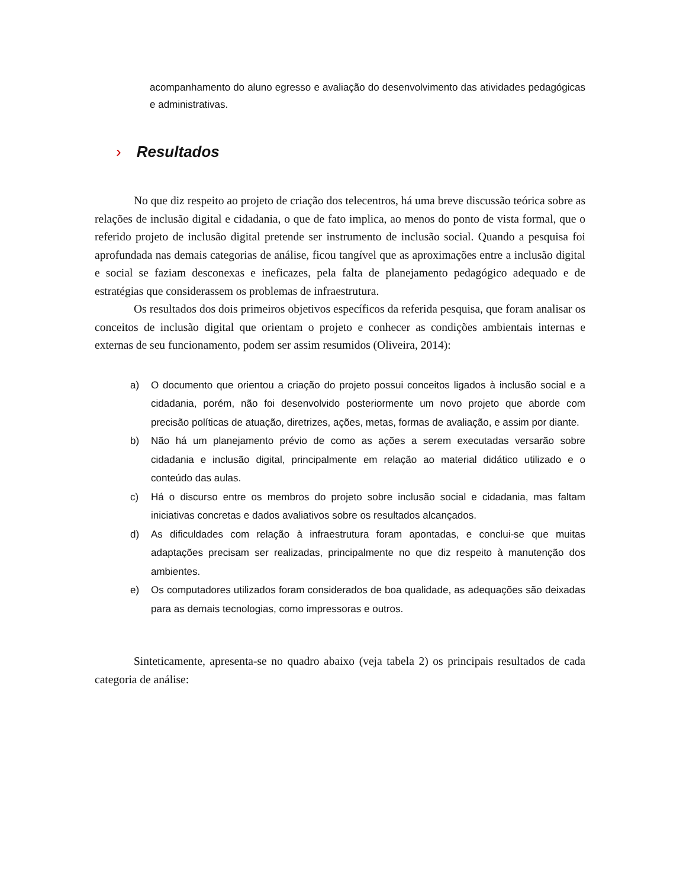acompanhamento do aluno egresso e avaliação do desenvolvimento das atividades pedagógicas e administrativas.
› Resultados
No que diz respeito ao projeto de criação dos telecentros, há uma breve discussão teórica sobre as relações de inclusão digital e cidadania, o que de fato implica, ao menos do ponto de vista formal, que o referido projeto de inclusão digital pretende ser instrumento de inclusão social. Quando a pesquisa foi aprofundada nas demais categorias de análise, ficou tangível que as aproximações entre a inclusão digital e social se faziam desconexas e ineficazes, pela falta de planejamento pedagógico adequado e de estratégias que considerassem os problemas de infraestrutura.
Os resultados dos dois primeiros objetivos específicos da referida pesquisa, que foram analisar os conceitos de inclusão digital que orientam o projeto e conhecer as condições ambientais internas e externas de seu funcionamento, podem ser assim resumidos (Oliveira, 2014):
a) O documento que orientou a criação do projeto possui conceitos ligados à inclusão social e a cidadania, porém, não foi desenvolvido posteriormente um novo projeto que aborde com precisão políticas de atuação, diretrizes, ações, metas, formas de avaliação, e assim por diante.
b) Não há um planejamento prévio de como as ações a serem executadas versarão sobre cidadania e inclusão digital, principalmente em relação ao material didático utilizado e o conteúdo das aulas.
c) Há o discurso entre os membros do projeto sobre inclusão social e cidadania, mas faltam iniciativas concretas e dados avaliativos sobre os resultados alcançados.
d) As dificuldades com relação à infraestrutura foram apontadas, e conclui-se que muitas adaptações precisam ser realizadas, principalmente no que diz respeito à manutenção dos ambientes.
e) Os computadores utilizados foram considerados de boa qualidade, as adequações são deixadas para as demais tecnologias, como impressoras e outros.
Sinteticamente, apresenta-se no quadro abaixo (veja tabela 2) os principais resultados de cada categoria de análise: